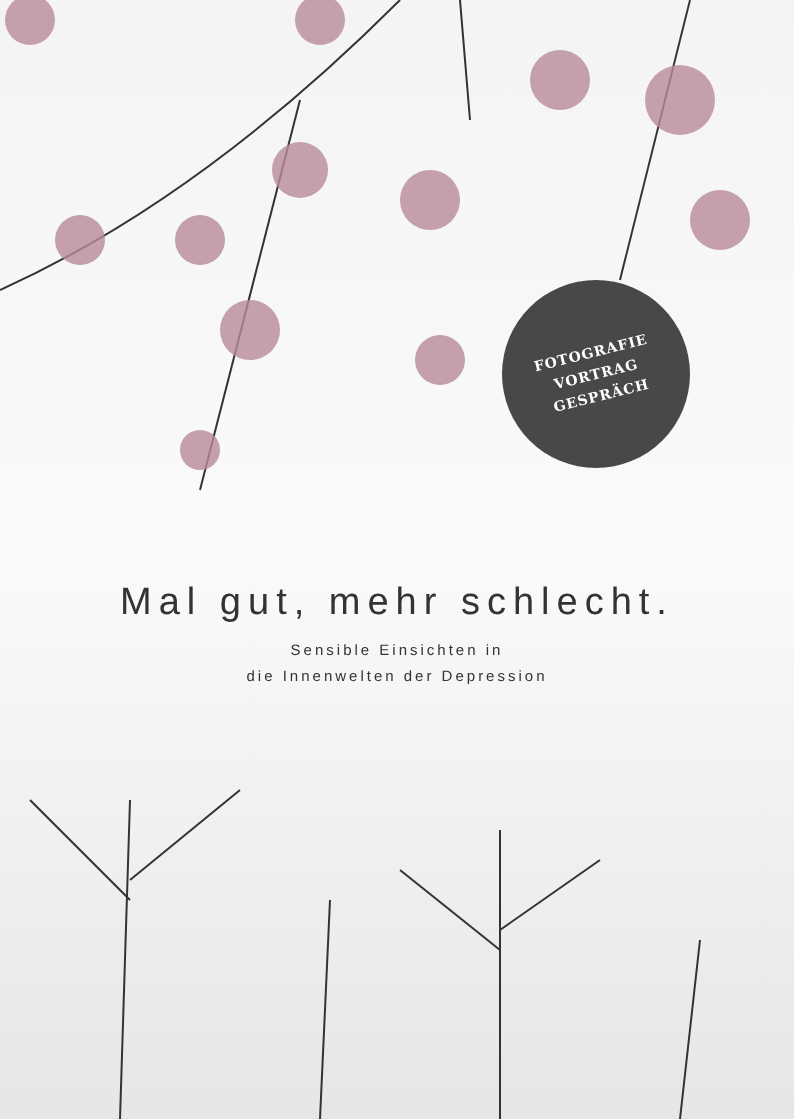FOTOGRAFIE
VORTRAG
GESPRÄCH
Mal gut, mehr schlecht.
Sensible Einsichten in
die Innenwelten der Depression